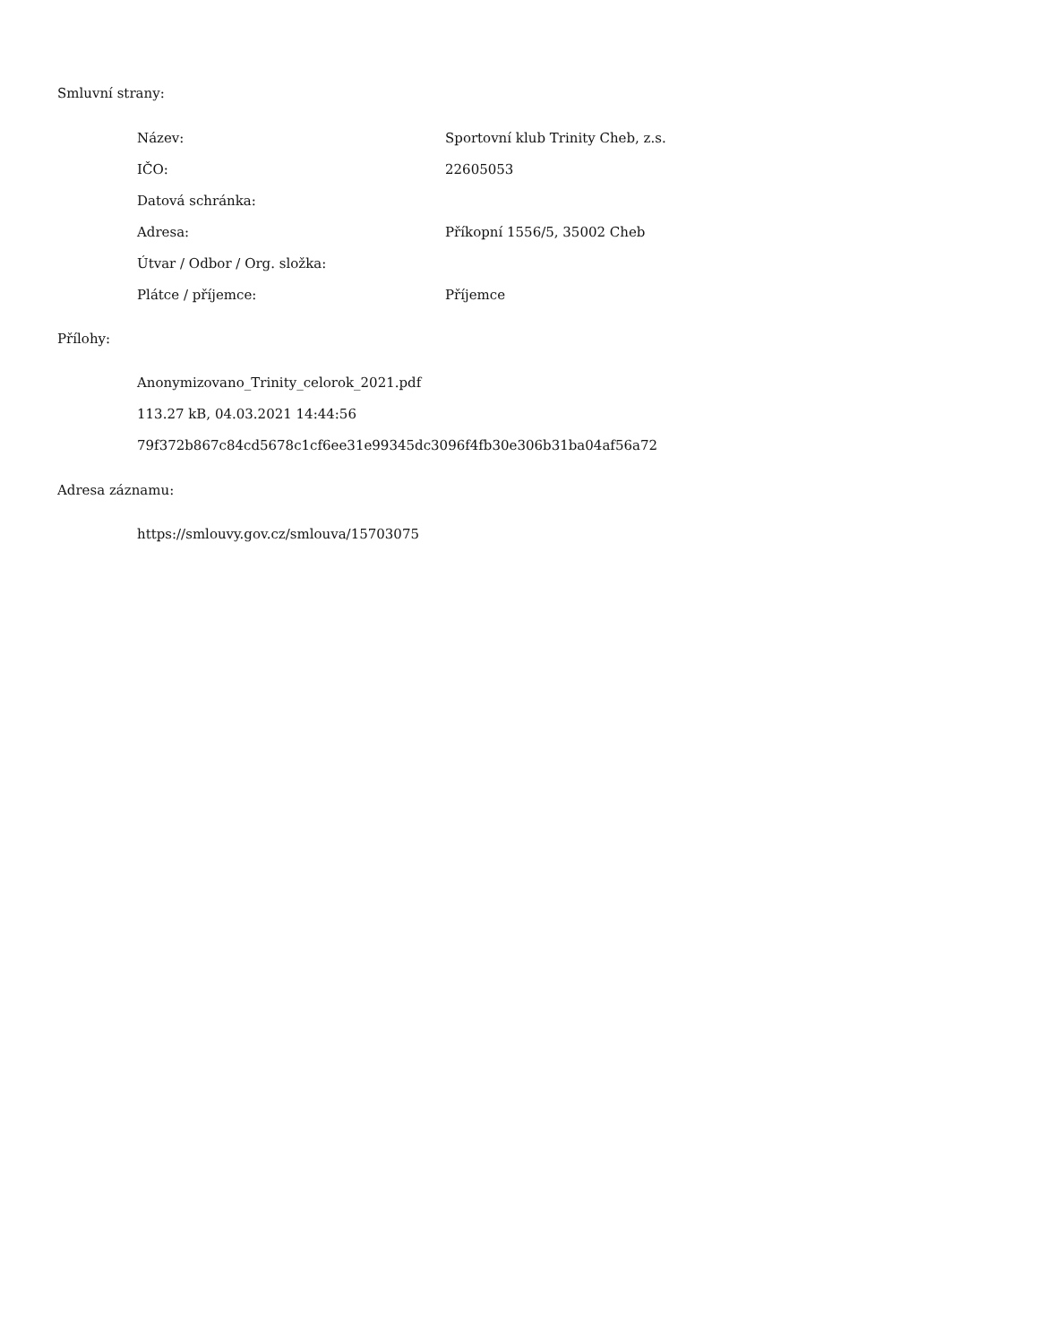Smluvní strany:
| Název: | Sportovní klub Trinity Cheb, z.s. |
| IČO: | 22605053 |
| Datová schránka: | |
| Adresa: | Příkopní 1556/5, 35002 Cheb |
| Útvar / Odbor / Org. složka: | |
| Plátce / příjemce: | Příjemce |
Přílohy:
Anonymizovano_Trinity_celorok_2021.pdf
113.27 kB, 04.03.2021 14:44:56
79f372b867c84cd5678c1cf6ee31e99345dc3096f4fb30e306b31ba04af56a72
Adresa záznamu:
https://smlouvy.gov.cz/smlouva/15703075